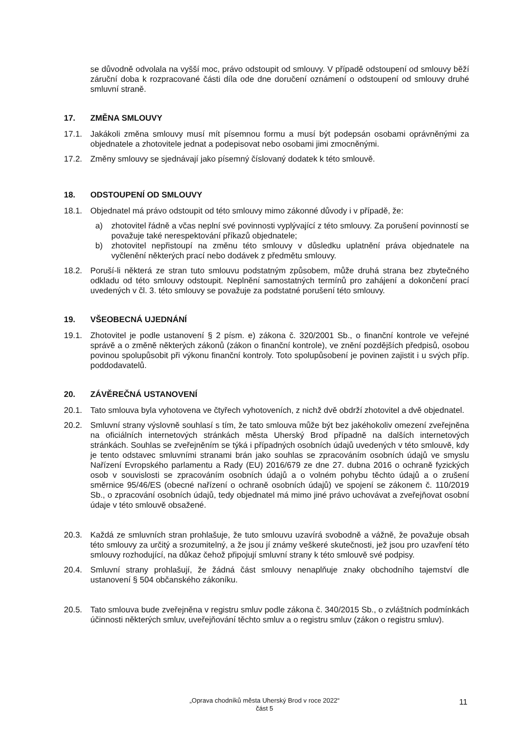se důvodně odvolala na vyšší moc, právo odstoupit od smlouvy. V případě odstoupení od smlouvy běží záruční doba k rozpracované části díla ode dne doručení oznámení o odstoupení od smlouvy druhé smluvní straně.
17. ZMĚNA SMLOUVY
17.1. Jakákoli změna smlouvy musí mít písemnou formu a musí být podepsán osobami oprávněnými za objednatele a zhotovitele jednat a podepisovat nebo osobami jimi zmocněnými.
17.2. Změny smlouvy se sjednávají jako písemný číslovaný dodatek k této smlouvě.
18. ODSTOUPENÍ OD SMLOUVY
18.1. Objednatel má právo odstoupit od této smlouvy mimo zákonné důvody i v případě, že:
a) zhotovitel řádně a včas neplní své povinnosti vyplývající z této smlouvy. Za porušení povinností se považuje také nerespektování příkazů objednatele;
b) zhotovitel nepřistoupí na změnu této smlouvy v důsledku uplatnění práva objednatele na vyčlenění některých prací nebo dodávek z předmětu smlouvy.
18.2. Poruší-li některá ze stran tuto smlouvu podstatným způsobem, může druhá strana bez zbytečného odkladu od této smlouvy odstoupit. Neplnění samostatných termínů pro zahájení a dokončení prací uvedených v čl. 3. této smlouvy se považuje za podstatné porušení této smlouvy.
19. VŠEOBECNÁ UJEDNÁNÍ
19.1. Zhotovitel je podle ustanovení § 2 písm. e) zákona č. 320/2001 Sb., o finanční kontrole ve veřejné správě a o změně některých zákonů (zákon o finanční kontrole), ve znění pozdějších předpisů, osobou povinou spolupůsobit při výkonu finanční kontroly. Toto spolupůsobení je povinen zajistit i u svých příp. poddodavatelů.
20. ZÁVĚREČNÁ USTANOVENÍ
20.1. Tato smlouva byla vyhotovena ve čtyřech vyhotoveních, z nichž dvě obdrží zhotovitel a dvě objednatel.
20.2. Smluvní strany výslovně souhlasí s tím, že tato smlouva může být bez jakéhokoliv omezení zveřejněna na oficiálních internetových stránkách města Uherský Brod případně na dalších internetových stránkách. Souhlas se zveřejněním se týká i případných osobních údajů uvedených v této smlouvě, kdy je tento odstavec smluvními stranami brán jako souhlas se zpracováním osobních údajů ve smyslu Nařízení Evropského parlamentu a Rady (EU) 2016/679 ze dne 27. dubna 2016 o ochraně fyzických osob v souvislosti se zpracováním osobních údajů a o volném pohybu těchto údajů a o zrušení směrnice 95/46/ES (obecné nařízení o ochraně osobních údajů) ve spojení se zákonem č. 110/2019 Sb., o zpracování osobních údajů, tedy objednatel má mimo jiné právo uchovávat a zveřejňovat osobní údaje v této smlouvě obsažené.
20.3. Každá ze smluvních stran prohlašuje, že tuto smlouvu uzavírá svobodně a vážně, že považuje obsah této smlouvy za určitý a srozumitelný, a že jsou jí známy veškeré skutečnosti, jež jsou pro uzavření této smlouvy rozhodující, na důkaz čehož připojují smluvní strany k této smlouvě své podpisy.
20.4. Smluvní strany prohlašují, že žádná část smlouvy nenaplňuje znaky obchodního tajemství dle ustanovení § 504 občanského zákoníku.
20.5. Tato smlouva bude zveřejněna v registru smluv podle zákona č. 340/2015 Sb., o zvláštních podmínkách účinnosti některých smluv, uveřejňování těchto smluv a o registru smluv (zákon o registru smluv).
„Oprava chodníků města Uherský Brod v roce 2022“
část 5
11